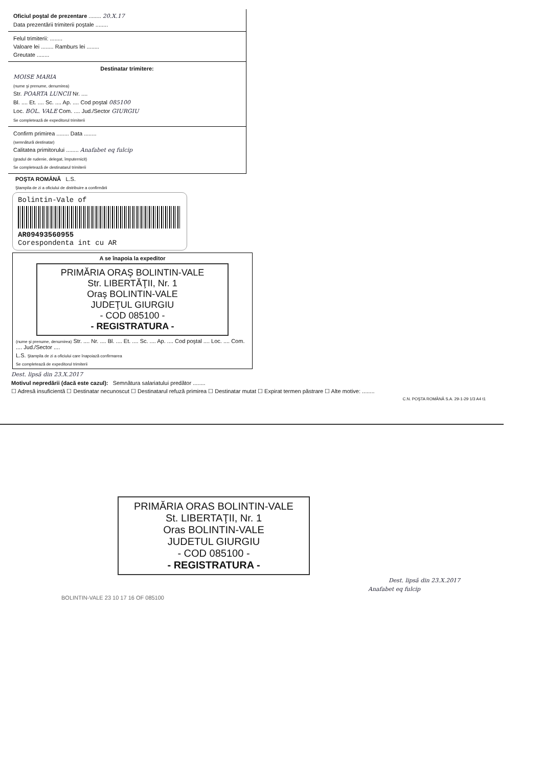Oficiul poştal de prezentare ........ 20.X.17
Data prezentării trimiterii poştale ........
Felul trimiterii: ........
Valoare lei ........ Ramburs lei ........
Greutate ........
Destinatar trimitere:
MOISE MARIA
(nume şi prenume, denumirea)
Str. POARTA LUNCII Nr. ....
Bl. .... Et. .... Sc. .... Ap. .... Cod poştal 085100
Loc. BOL. VALE Com. .... Jud./Sector GIURGIU
Se completează de expeditorul trimiterii
Confirm primirea ........ Data ........
(semnătură destinatar)
Calitatea primitorului ........ Anafabet eq fulcip
(gradul de rudenie, delegat, împuternicit)
Se completează de destinatarul trimiterii
POŞTA ROMÂNĂ L.S.
Ştampila de zi a oficiului de distribuire a confirmării
Bolintin-Vale of
AR09493560955
Corespondenta int cu AR
A se înapoia la expeditor
PRIMĂRIA ORAŞ BOLINTIN-VALE
Str. LIBERTĂŢII, Nr. 1
Oraş BOLINTIN-VALE
JUDEŢUL GIURGIU
- COD 085100 -
- REGISTRATURA -
(nume şi prenume, denumirea) Str. .... Nr. .... Bl. .... Et. .... Sc. .... Ap. .... Cod poştal .... Loc. .... Com. .... Jud./Sector ....
L.S. Ştampila de zi a oficiului care înapoiază confirmarea
Se completează de expeditorul trimiterii
Dest. lipsă din 23.X.2017
Motivul nepredării (dacă este cazul): Semnătura salariatului predător ........
☐ Adresă insuficientă ☐ Destinatar necunoscut ☐ Destinatarul refuză primirea ☐ Destinatar mutat ☐ Expirat termen păstrare ☐ Alte motive: ........
C.N. POŞTA ROMÂNĂ S.A. 29-1-29 1/3 A4 t1
PRIMĂRIA ORAS BOLINTIN-VALE
St. LIBERTAŢII, Nr. 1
Oras BOLINTIN-VALE
JUDETUL GIURGIU
- COD 085100 -
- REGISTRATURA -
Dest. lipsă din 23.X.2017
Anafabet eq fulcip
BOLINTIN-VALE 23 10 17 16 OF 085100